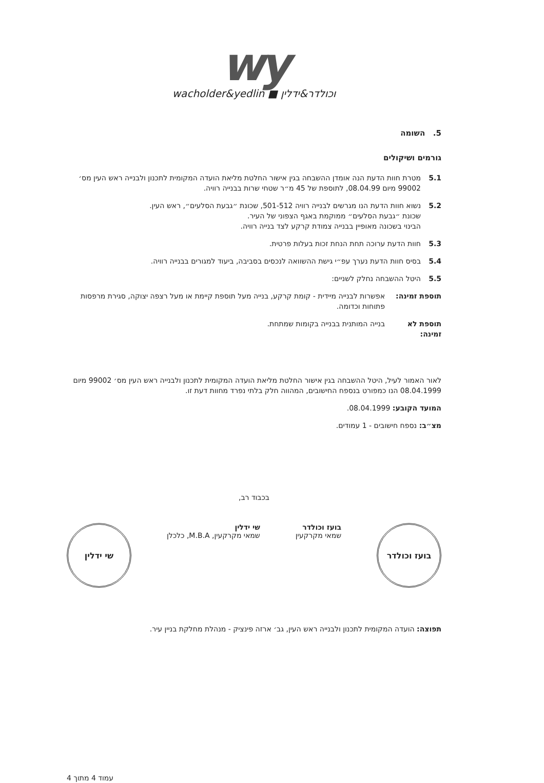wy
wacholder&yedlin ■ וכולדר&ידלין
5. השומה
גורמים ושיקולים
5.1 מטרת חוות הדעת הנה אומדן ההשבחה בגין אישור החלטת מליאת הועדה המקומית לתכנון ולבנייה ראש העין מס׳ 99002 מיום 08.04.99, לתוספת של 45 מ״ר שטחי שרות בבנייה רוויה.
5.2 נשוא חוות הדעת הנו מגרשים לבנייה רוויה 501-512, שכונת ״גבעת הסלעים״, ראש העין.
שכונת ״גבעת הסלעים״ ממוקמת באגף הצפוני של העיר.
הבינוי בשכונה מאופיין בבנייה צמודת קרקע לצד בנייה רוויה.
5.3 חוות הדעת ערוכה תחת הנחת זכות בעלות פרטית.
5.4 בסיס חוות הדעת נערך עפ״י גישת ההשוואה לנכסים בסביבה, ביעוד למגורים בבנייה רוויה.
5.5 היטל ההשבחה נחלק לשניים:
תוספת זמינה: אפשרות לבנייה מיידית - קומת קרקע, בנייה מעל תוספת קיימת או מעל רצפה יצוקה, סגירת מרפסות פתוחות וכדומה.
תוספת לא זמינה: בנייה המותנית בבנייה בקומות שמתחת.
לאור האמור לעיל, היטל ההשבחה בגין אישור החלטת מליאת הועדה המקומית לתכנון ולבנייה ראש העין מס׳ 99002 מיום 08.04.1999 הנו כמפורט בנספח החישובים, המהווה חלק בלתי נפרד מחוות דעת זו.
המועד הקובע: 08.04.1999.
מצ״ב: נספח חישובים - 1 עמודים.
בכבוד רב,
בועז וכולדר
בועז וכולדר
שמאי מקרקעין
שי ידלין
שמאי מקרקעין, M.B.A, כלכלן
שי ידלין
תפוצה: הועדה המקומית לתכנון ולבנייה ראש העין, גב׳ ארזה פינציק - מנהלת מחלקת בניין עיר.
עמוד 4 מתוך 4